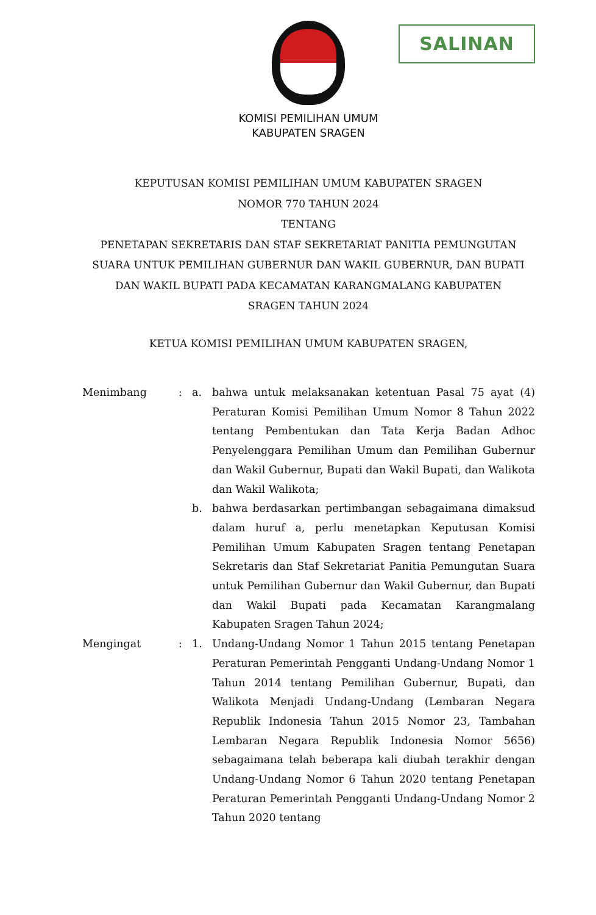SALINAN
KOMISI PEMILIHAN UMUM
KABUPATEN SRAGEN
KEPUTUSAN KOMISI PEMILIHAN UMUM KABUPATEN SRAGEN
NOMOR 770 TAHUN 2024
TENTANG
PENETAPAN SEKRETARIS DAN STAF SEKRETARIAT PANITIA PEMUNGUTAN SUARA UNTUK PEMILIHAN GUBERNUR DAN WAKIL GUBERNUR, DAN BUPATI DAN WAKIL BUPATI PADA KECAMATAN KARANGMALANG KABUPATEN SRAGEN TAHUN 2024
KETUA KOMISI PEMILIHAN UMUM KABUPATEN SRAGEN,
Menimbang : a. bahwa untuk melaksanakan ketentuan Pasal 75 ayat (4) Peraturan Komisi Pemilihan Umum Nomor 8 Tahun 2022 tentang Pembentukan dan Tata Kerja Badan Adhoc Penyelenggara Pemilihan Umum dan Pemilihan Gubernur dan Wakil Gubernur, Bupati dan Wakil Bupati, dan Walikota dan Wakil Walikota;
b. bahwa berdasarkan pertimbangan sebagaimana dimaksud dalam huruf a, perlu menetapkan Keputusan Komisi Pemilihan Umum Kabupaten Sragen tentang Penetapan Sekretaris dan Staf Sekretariat Panitia Pemungutan Suara untuk Pemilihan Gubernur dan Wakil Gubernur, dan Bupati dan Wakil Bupati pada Kecamatan Karangmalang Kabupaten Sragen Tahun 2024;
Mengingat : 1. Undang-Undang Nomor 1 Tahun 2015 tentang Penetapan Peraturan Pemerintah Pengganti Undang-Undang Nomor 1 Tahun 2014 tentang Pemilihan Gubernur, Bupati, dan Walikota Menjadi Undang-Undang (Lembaran Negara Republik Indonesia Tahun 2015 Nomor 23, Tambahan Lembaran Negara Republik Indonesia Nomor 5656) sebagaimana telah beberapa kali diubah terakhir dengan Undang-Undang Nomor 6 Tahun 2020 tentang Penetapan Peraturan Pemerintah Pengganti Undang-Undang Nomor 2 Tahun 2020 tentang